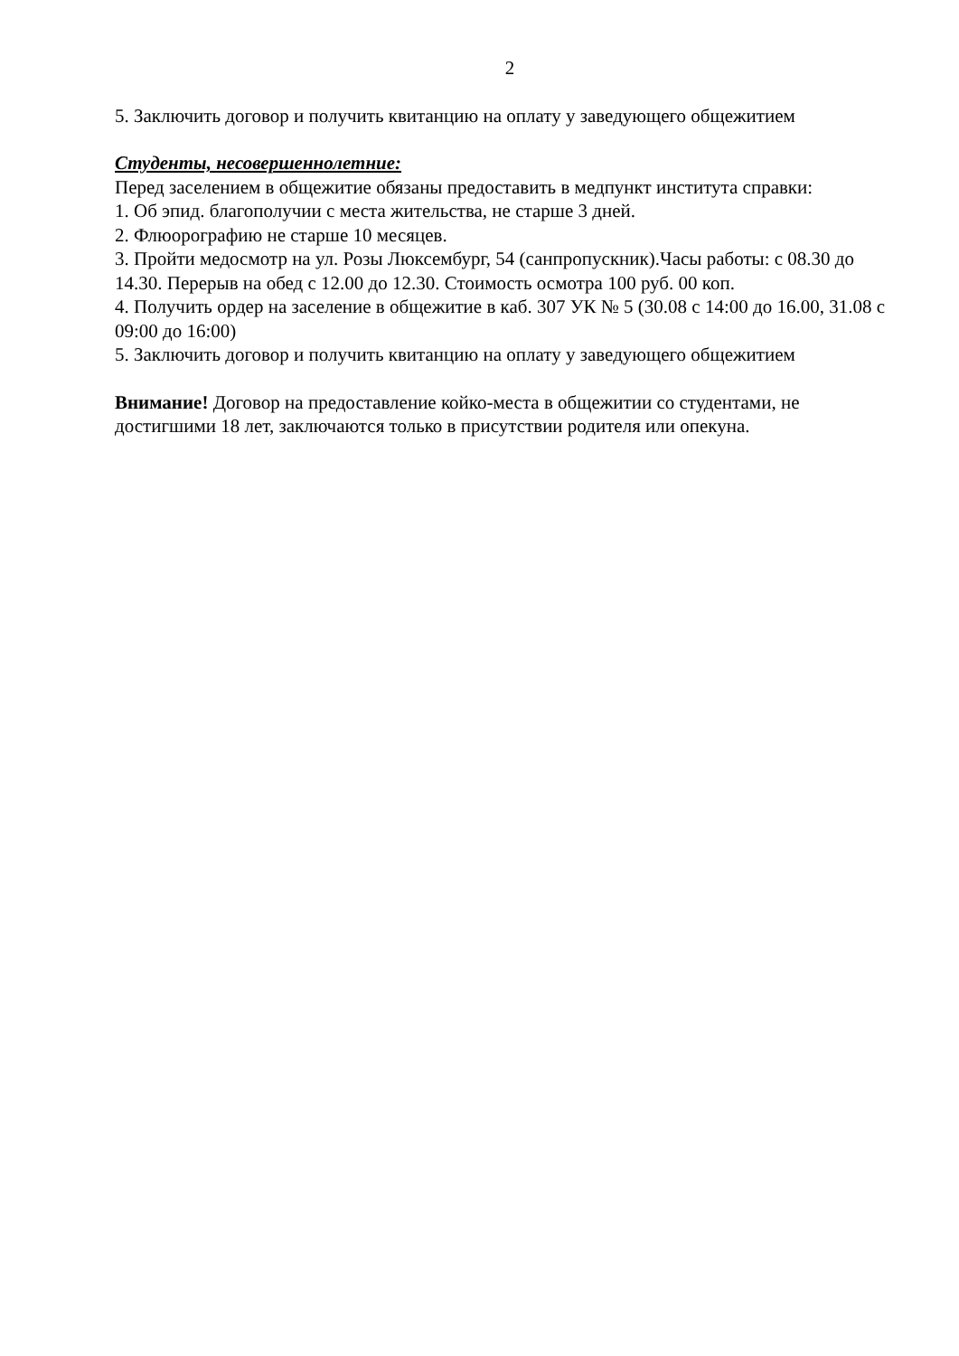2
5. Заключить договор и получить квитанцию на оплату у заведующего общежитием
Студенты, несовершеннолетние:
Перед заселением в общежитие обязаны предоставить в медпункт института справки:
1. Об эпид. благополучии с места жительства, не старше 3 дней.
2. Флюорографию не старше 10 месяцев.
3. Пройти медосмотр на ул. Розы Люксембург, 54 (санпропускник).Часы работы: с 08.30 до 14.30. Перерыв на обед с 12.00 до 12.30. Стоимость осмотра 100 руб. 00 коп.
4. Получить ордер на заселение в общежитие в каб. 307 УК № 5 (30.08 с 14:00 до 16.00, 31.08 с 09:00 до 16:00)
5. Заключить договор и получить квитанцию на оплату у заведующего общежитием
Внимание! Договор на предоставление койко-места в общежитии со студентами, не достигшими 18 лет, заключаются только в присутствии родителя или опекуна.